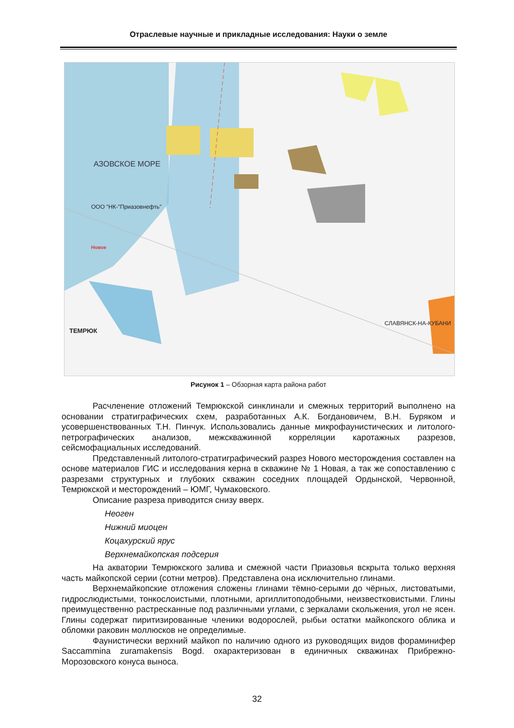Отраслевые научные и прикладные исследования: Науки о земле
ООО "НК-"Приазовнефть"
Новое
ТЕМРЮК
СЛАВЯНСК-НА-КУБАНИ
АЗОВСКОЕ МОРЕ
Рисунок 1 – Обзорная карта района работ
Расчленение отложений Темрюкской синклинали и смежных территорий выполнено на основании стратиграфических схем, разработанных А.К. Богдановичем, В.Н. Буряком и усовершенствованных Т.Н. Пинчук. Использовались данные микрофаунистических и литолого-петрографических анализов, межскважинной корреляции каротажных разрезов, сейсмофациальных исследований.
Представленный литолого-стратиграфический разрез Нового месторождения составлен на основе материалов ГИС и исследования керна в скважине № 1 Новая, а так же сопоставлению с разрезами структурных и глубоких скважин соседних площадей Ордынской, Червонной, Темрюкской и месторождений – ЮМГ, Чумаковского.
Описание разреза приводится снизу вверх.
Неоген
Нижний миоцен
Коцахурский ярус
Верхнемайкопская подсерия
На акватории Темрюкского залива и смежной части Приазовья вскрыта только верхняя часть майкопской серии (сотни метров). Представлена она исключительно глинами.
Верхнемайкопские отложения сложены глинами тёмно-серыми до чёрных, листоватыми, гидрослюдистыми, тонкослоистыми, плотными, аргиллитоподобными, неизвестковистыми. Глины преимущественно растресканные под различными углами, с зеркалами скольжения, угол не ясен. Глины содержат пиритизированные членики водорослей, рыбьи остатки майкопского облика и обломки раковин моллюсков не определимые.
Фаунистически верхний майкоп по наличию одного из руководящих видов фораминифер Saccammina zuramakensis Bogd. охарактеризован в единичных скважинах Прибрежно-Морозовского конуса выноса.
32